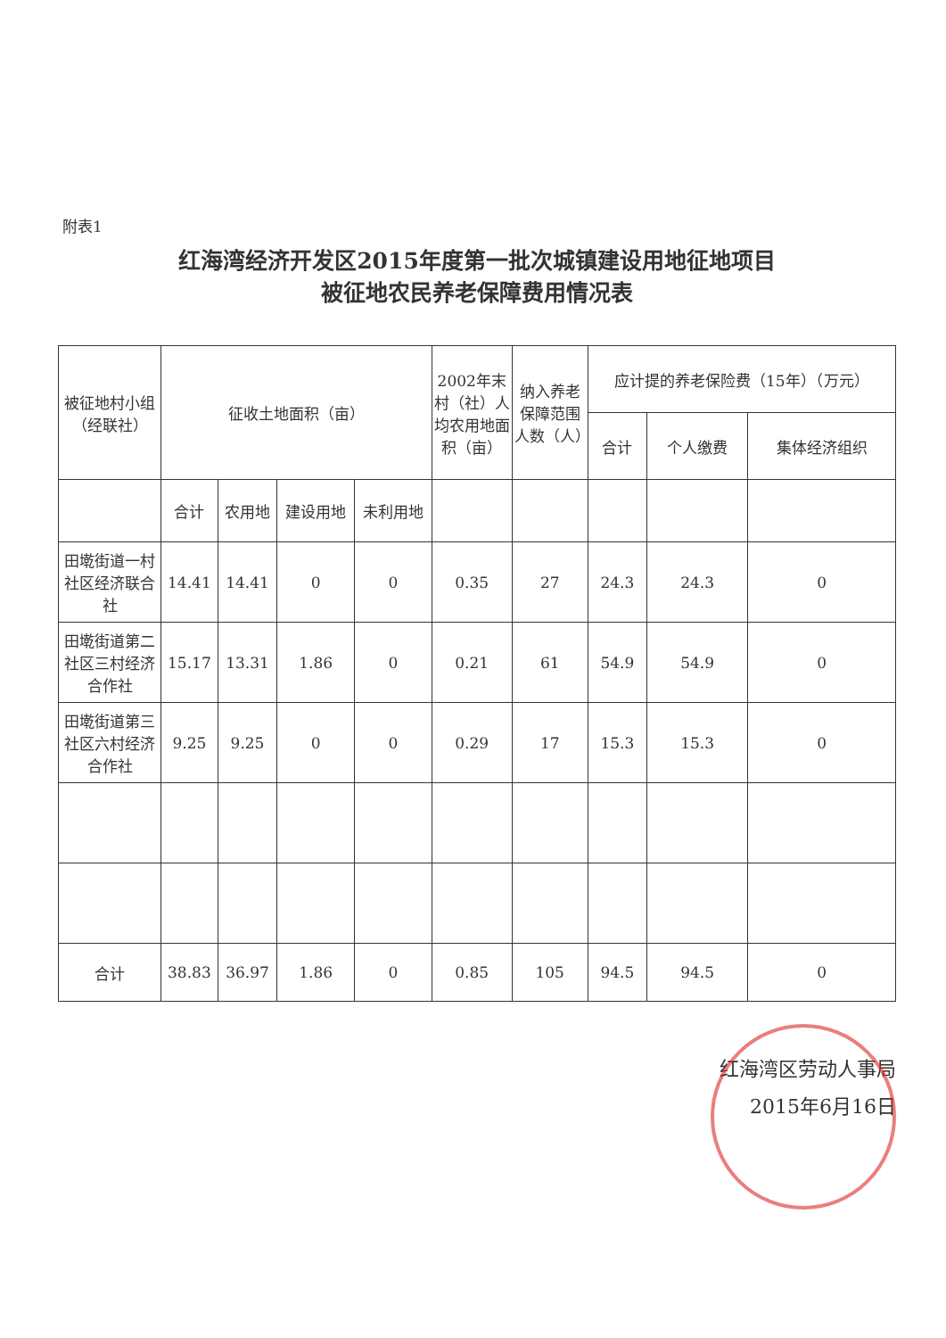附表1
红海湾经济开发区2015年度第一批次城镇建设用地征地项目
被征地农民养老保障费用情况表
| 被征地村小组（经联社） | 征收土地面积（亩） | | | | 2002年末村（社）人均农用地面积（亩） | 纳入养老保障范围人数（人） | 应计提的养老保险费（15年）（万元） | | |
| --- | --- | --- | --- | --- | --- | --- | --- | --- | --- |
| | | | | | | | 合计 | 个人缴费 | 集体经济组织 |
| | 合计 | 农用地 | 建设用地 | 未利用地 | | | | | |
| 田墘街道一村社区经济联合社 | 14.41 | 14.41 | 0 | 0 | 0.35 | 27 | 24.3 | 24.3 | 0 |
| 田墘街道第二社区三村经济合作社 | 15.17 | 13.31 | 1.86 | 0 | 0.21 | 61 | 54.9 | 54.9 | 0 |
| 田墘街道第三社区六村经济合作社 | 9.25 | 9.25 | 0 | 0 | 0.29 | 17 | 15.3 | 15.3 | 0 |
| 合计 | 38.83 | 36.97 | 1.86 | 0 | 0.85 | 105 | 94.5 | 94.5 | 0 |
红海湾区劳动人事局
2015年6月16日